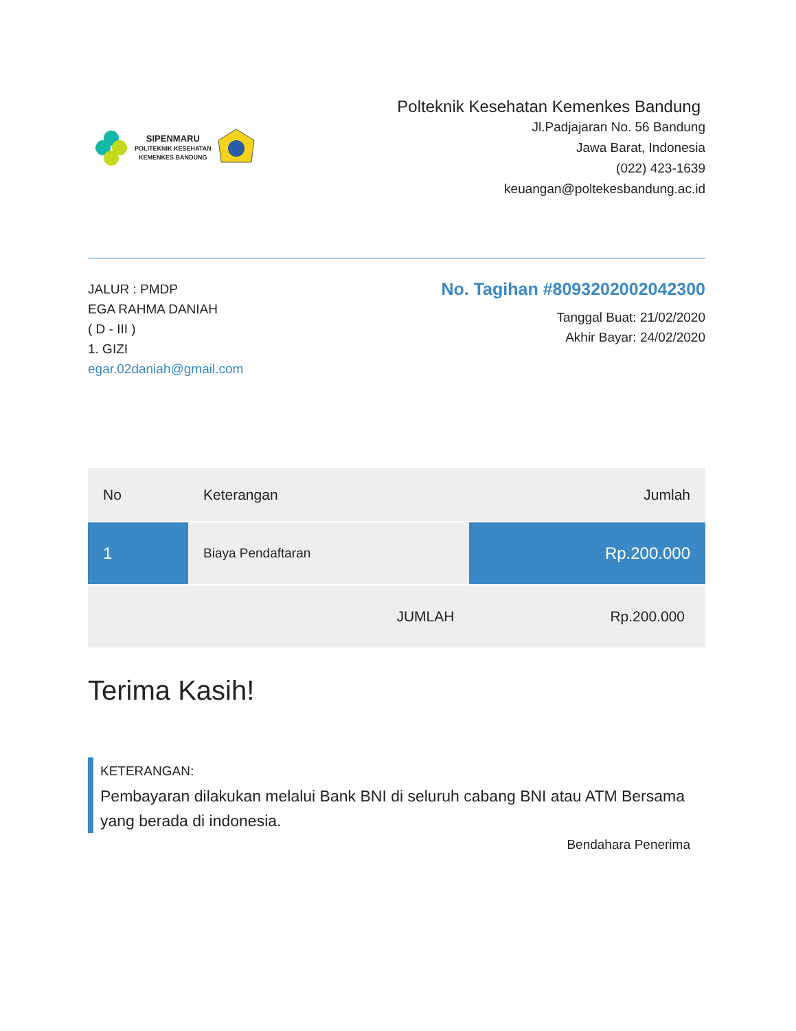SIPENMARU
POLITEKNIK KESEHATAN
KEMENKES BANDUNG
Polteknik Kesehatan Kemenkes Bandung
Jl.Padjajaran No. 56 Bandung
Jawa Barat, Indonesia
(022) 423-1639
keuangan@poltekesbandung.ac.id
JALUR : PMDP
EGA RAHMA DANIAH
( D - III )
1. GIZI
egar.02daniah@gmail.com
No. Tagihan #8093202002042300
Tanggal Buat: 21/02/2020
Akhir Bayar: 24/02/2020
| No | Keterangan | Jumlah |
| --- | --- | --- |
| 1 | Biaya Pendaftaran | Rp.200.000 |
| | JUMLAH | Rp.200.000 |
Terima Kasih!
KETERANGAN:
Pembayaran dilakukan melalui Bank BNI di seluruh cabang BNI atau ATM Bersama yang berada di indonesia.
Bendahara Penerima